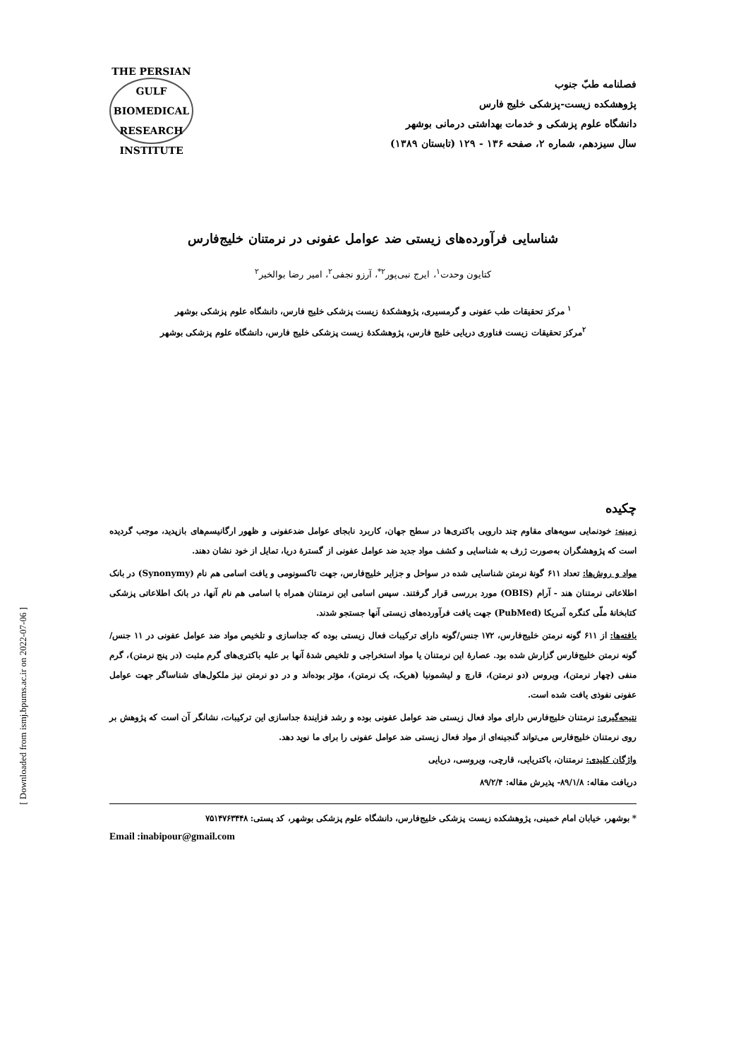[ Downloaded from ismj.bpums.ac.ir on 2022-07-06 ]
فصلنامه طبّ جنوب
پژوهشکده زیست-پزشکی خلیج فارس
دانشگاه علوم پزشکی و خدمات بهداشتی درمانی بوشهر
سال سیزدهم، شماره ۲، صفحه ۱۳۶ - ۱۲۹ (تابستان ۱۳۸۹)
THE PERSIAN GULF
BIOMEDICAL RESEARCH INSTITUTE
شناسایی فرآورده‌های زیستی ضد عوامل عفونی در نرمتنان خلیج‌فارس
کتایون وحدت<sup>۱</sup>، ایرج نبی‌پور<sup>۲*</sup>، آرزو نجفی<sup>۲</sup>، امیر رضا بوالخیر<sup>۲</sup>
<sup>۱</sup> مرکز تحقیقات طب عفونی و گرمسیری، پژوهشکدهٔ زیست پزشکی خلیج فارس، دانشگاه علوم پزشکی بوشهر
<sup>۲</sup> مرکز تحقیقات زیست فناوری دریایی خلیج فارس، پژوهشکدهٔ زیست پزشکی خلیج فارس، دانشگاه علوم پزشکی بوشهر
چکیده
زمینه: خودنمایی سویه‌های مقاوم چند دارویی باکتری‌ها در سطح جهان، کاربرد نابجای عوامل ضدعفونی و ظهور ارگانیسم‌های بازپدید، موجب گردیده است که پژوهشگران به‌صورت ژرف به شناسایی و کشف مواد جدید ضد عوامل عفونی از گسترهٔ دریا، تمایل از خود نشان دهند.
مواد و روش‌ها: تعداد ۶۱۱ گونهٔ نرمتن شناسایی شده در سواحل و جزایر خلیج‌فارس، جهت تاکسونومی و یافت اسامی هم نام (Synonymy) در بانک اطلاعاتی نرمتنان هند - آرام (OBIS) مورد بررسی قرار گرفتند. سپس اسامی این نرمتنان همراه با اسامی هم نام آنها، در بانک اطلاعاتی پزشکی کتابخانهٔ ملّی کنگره آمریکا (PubMed) جهت یافت فرآورده‌های زیستی آنها جستجو شدند.
یافته‌ها: از ۶۱۱ گونه نرمتن خلیج‌فارس، ۱۷۲ جنس/گونه دارای ترکیبات فعال زیستی بوده که جداسازی و تلخیص مواد ضد عوامل عفونی در ۱۱ جنس/گونه نرمتن خلیج‌فارس گزارش شده بود. عصارهٔ این نرمتنان یا مواد استخراجی و تلخیص شدهٔ آنها بر علیه باکتری‌های گرم مثبت (در پنج نرمتن)، گرم منفی (چهار نرمتن)، ویروس (دو نرمتن)، قارچ و لیشمونیا (هریک، یک نرمتن)، مؤثر بوده‌اند و در دو نرمتن نیز ملکول‌های شناساگر جهت عوامل عفونی نفوذی یافت شده است.
نتیجه‌گیری: نرمتنان خلیج‌فارس دارای مواد فعال زیستی ضد عوامل عفونی بوده و رشد فزایندهٔ جداسازی این ترکیبات، نشانگر آن است که پژوهش بر روی نرمتنان خلیج‌فارس می‌تواند گنجینه‌ای از مواد فعال زیستی ضد عوامل عفونی را برای ما نوید دهد.
واژگان کلیدی: نرمتنان، باکتریایی، قارچی، ویروسی، دریایی
دریافت مقاله: ۸۹/۱/۸- پذیرش مقاله: ۸۹/۲/۴
* بوشهر، خیابان امام خمینی، پژوهشکده زیست پزشکی خلیج‌فارس، دانشگاه علوم پزشکی بوشهر، کد پستی: ۷۵۱۴۷۶۳۴۴۸
Email :inabipour@gmail.com